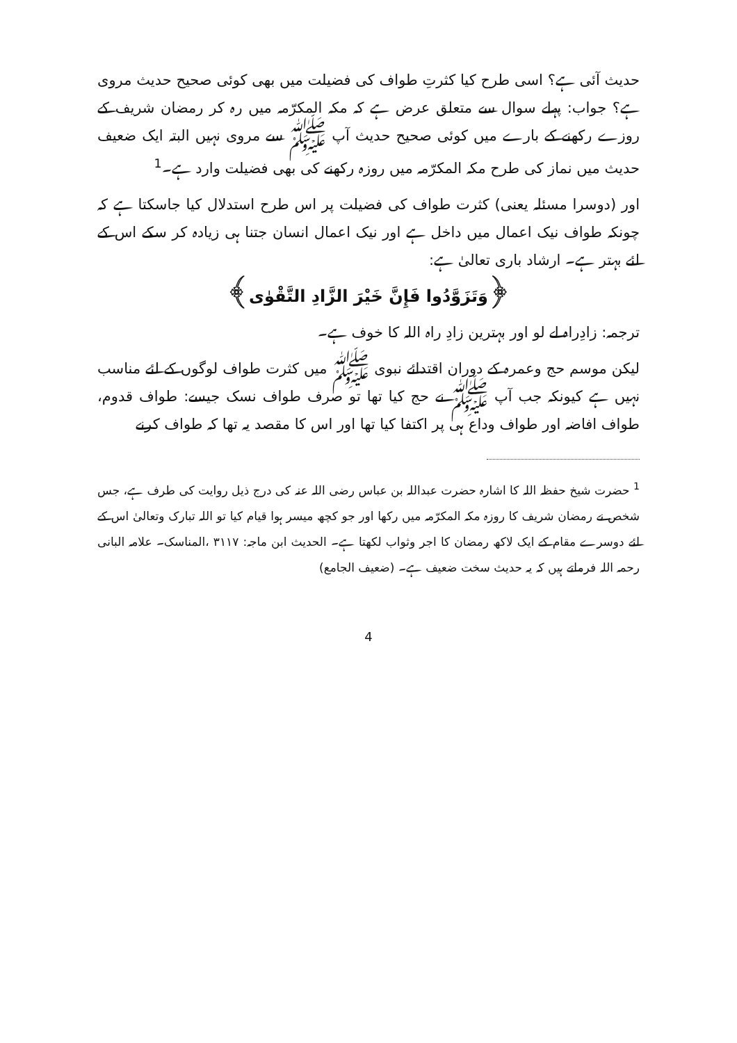حدیث آئی ہے؟ اسی طرح کیا کثرتِ طواف کی فضیلت میں بھی کوئی صحیح حدیث مروی ہے؟ جواب: پہلے سوال سے متعلق عرض ہے کہ مکہ المکرّمہ میں رہ کر رمضان شریف کے روزے رکھنے کے بارے میں کوئی صحیح حدیث آپ ﷺ سے مروی نہیں البتہ ایک ضعیف حدیث میں نماز کی طرح مکہ المکرّمہ میں روزہ رکھنے کی بھی فضیلت وارد ہے۔<sup>1</sup>
اور (دوسرا مسئلہ یعنی) کثرت طواف کی فضیلت پر اس طرح استدلال کیا جاسکتا ہے کہ چونکہ طواف نیک اعمال میں داخل ہے اور نیک اعمال انسان جتنا ہی زیادہ کر سکے اس کے لئے بہتر ہے۔ ارشاد باری تعالیٰ ہے:
﴿وَتَزَوَّدُوا فَإِنَّ خَيْرَ الزَّادِ التَّقْوٰى﴾
ترجمہ: زادِراہ لے لو اور بہترین زادِ راہ اللہ کا خوف ہے۔
لیکن موسم حج وعمرہ کے دوران اقتدائے نبوی ﷺ میں کثرت طواف لوگوں کے لئے مناسب نہیں ہے کیونکہ جب آپ ﷺ نے حج کیا تھا تو صرف طواف نسک جیسے: طواف قدوم، طواف افاضہ اور طواف وداع ہی پر اکتفا کیا تھا اور اس کا مقصد یہ تھا کہ طواف کرنے
<sup>1</sup> حضرت شیخ حفظہ اللہ کا اشارہ حضرت عبداللہ بن عباس رضی اللہ عنہ کی درج ذیل روایت کی طرف ہے، جس شخص نے رمضان شریف کا روزہ مکہ المکرّمہ میں رکھا اور جو کچھ میسر ہوا قیام کیا تو اللہ تبارک وتعالیٰ اس کے لئے دوسرے مقام کے ایک لاکھ رمضان کا اجر وثواب لکھتا ہے۔ الحدیث ابن ماجہ: ۳۱۱۷ ،المناسک۔ علامہ البانی رحمہ اللہ فرماتے ہیں کہ یہ حدیث سخت ضعیف ہے۔ (ضعیف الجامع)
4